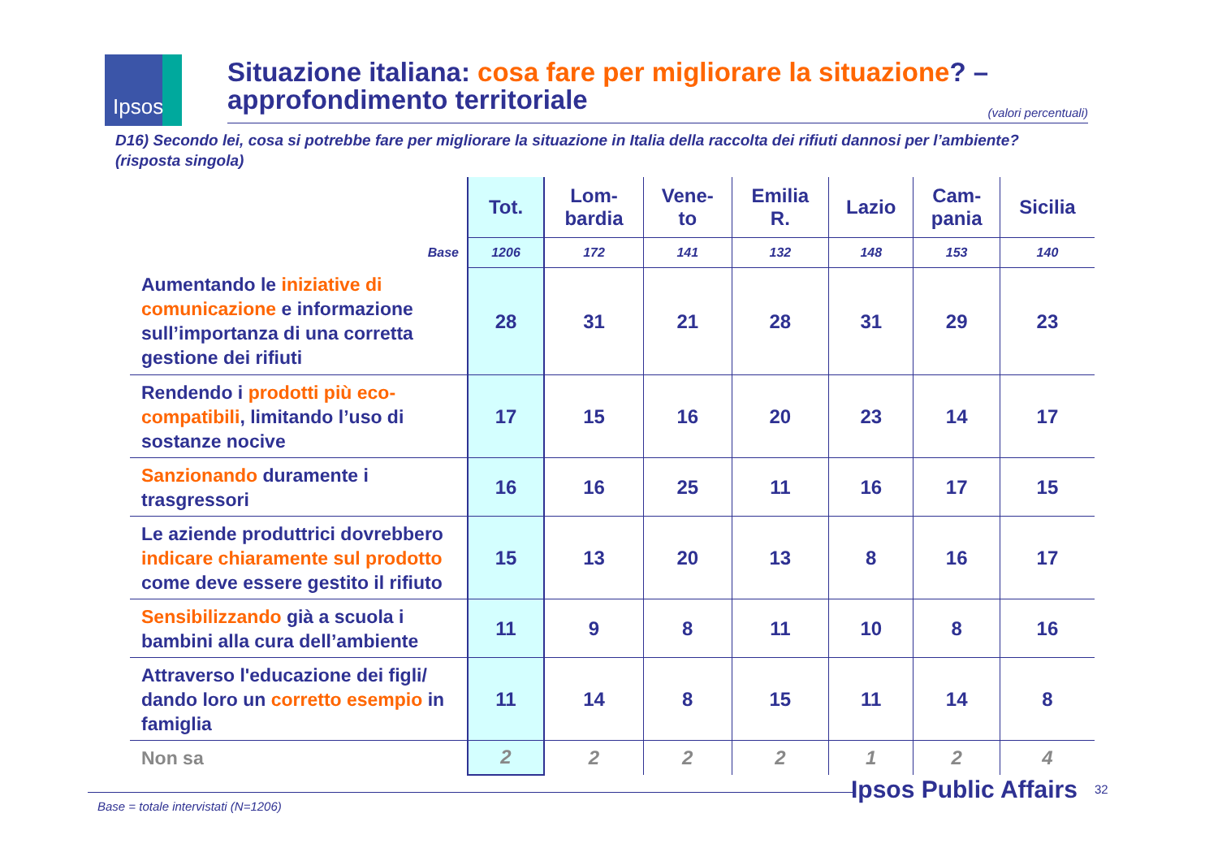Ipsos
Situazione italiana: cosa fare per migliorare la situazione? – approfondimento territoriale
(valori percentuali)
D16) Secondo lei, cosa si potrebbe fare per migliorare la situazione in Italia della raccolta dei rifiuti dannosi per l’ambiente? (risposta singola)
| | Tot. | Lom- bardia | Vene- to | Emilia R. | Lazio | Cam- pania | Sicilia |
| --- | --- | --- | --- | --- | --- | --- | --- |
| Base | 1206 | 172 | 141 | 132 | 148 | 153 | 140 |
| Aumentando le iniziative di comunicazione e informazione sull’importanza di una corretta gestione dei rifiuti | 28 | 31 | 21 | 28 | 31 | 29 | 23 |
| Rendendo i prodotti più eco-compatibili , limitando l’uso di sostanze nocive | 17 | 15 | 16 | 20 | 23 | 14 | 17 |
| Sanzionando duramente i trasgressori | 16 | 16 | 25 | 11 | 16 | 17 | 15 |
| Le aziende produttrici dovrebbero indicare chiaramente sul prodotto come deve essere gestito il rifiuto | 15 | 13 | 20 | 13 | 8 | 16 | 17 |
| Sensibilizzando già a scuola i bambini alla cura dell’ambiente | 11 | 9 | 8 | 11 | 10 | 8 | 16 |
| Attraverso l'educazione dei figli/ dando loro un corretto esempio in famiglia | 11 | 14 | 8 | 15 | 11 | 14 | 8 |
| Non sa | 2 | 2 | 2 | 2 | 1 | 2 | 4 |
Base = totale intervistati (N=1206) Ipsos Public Affairs 32